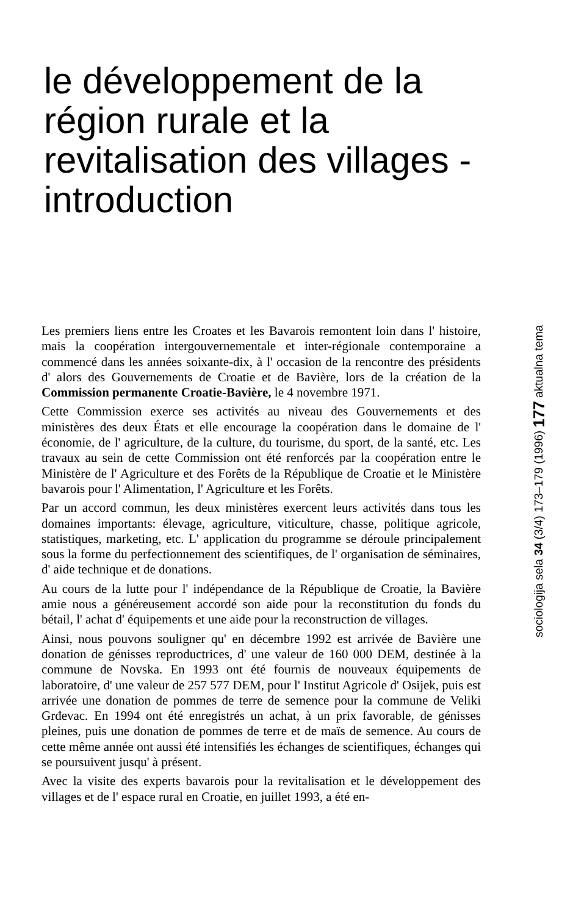le développement de la région rurale et la revitalisation des villages - introduction
Les premiers liens entre les Croates et les Bavarois remontent loin dans l' histoire, mais la coopération intergouvernementale et inter-régionale contemporaine a commencé dans les années soixante-dix, à l' occasion de la rencontre des présidents d' alors des Gouvernements de Croatie et de Bavière, lors de la création de la Commission permanente Croatie-Bavière, le 4 novembre 1971.
Cette Commission exerce ses activités au niveau des Gouvernements et des ministères des deux États et elle encourage la coopération dans le domaine de l' économie, de l' agriculture, de la culture, du tourisme, du sport, de la santé, etc. Les travaux au sein de cette Commission ont été renforcés par la coopération entre le Ministère de l' Agriculture et des Forêts de la République de Croatie et le Ministère bavarois pour l' Alimentation, l' Agriculture et les Forêts.
Par un accord commun, les deux ministères exercent leurs activités dans tous les domaines importants: élevage, agriculture, viticulture, chasse, politique agricole, statistiques, marketing, etc. L' application du programme se déroule principalement sous la forme du perfectionnement des scientifiques, de l' organisation de séminaires, d' aide technique et de donations.
Au cours de la lutte pour l' indépendance de la République de Croatie, la Bavière amie nous a généreusement accordé son aide pour la reconstitution du fonds du bétail, l' achat d' équipements et une aide pour la reconstruction de villages.
Ainsi, nous pouvons souligner qu' en décembre 1992 est arrivée de Bavière une donation de génisses reproductrices, d' une valeur de 160 000 DEM, destinée à la commune de Novska. En 1993 ont été fournis de nouveaux équipements de laboratoire, d' une valeur de 257 577 DEM, pour l' Institut Agricole d' Osijek, puis est arrivée une donation de pommes de terre de semence pour la commune de Veliki Grđevac. En 1994 ont été enregistrés un achat, à un prix favorable, de génisses pleines, puis une donation de pommes de terre et de maïs de semence. Au cours de cette même année ont aussi été intensifiés les échanges de scientifiques, échanges qui se poursuivent jusqu' à présent.
Avec la visite des experts bavarois pour la revitalisation et le développement des villages et de l' espace rural en Croatie, en juillet 1993, a été en-
sociologija sela 34 (3/4) 173–179 (1996) 177 aktualna tema